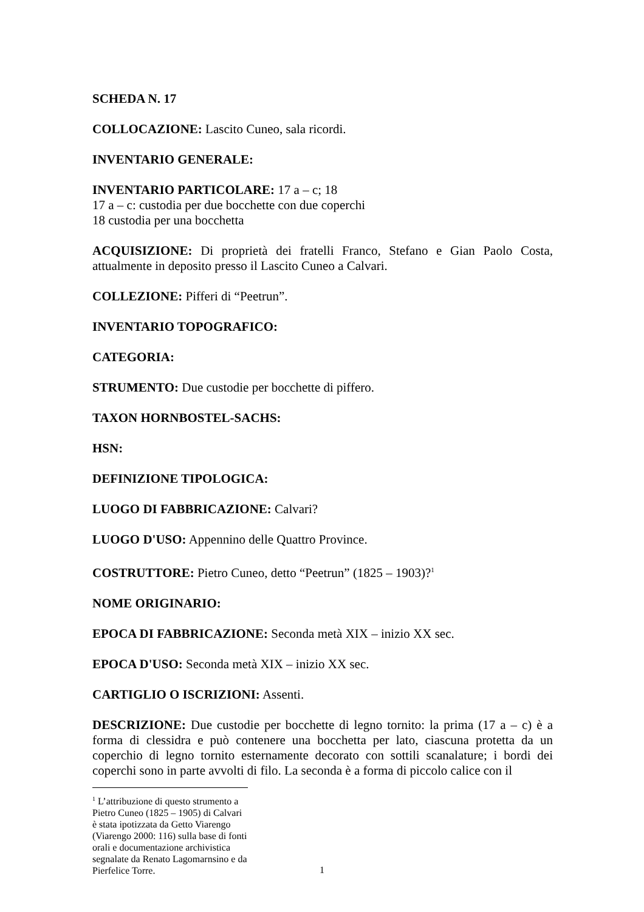SCHEDA N. 17
COLLOCAZIONE: Lascito Cuneo, sala ricordi.
INVENTARIO GENERALE:
INVENTARIO PARTICOLARE: 17 a – c; 18
17 a – c: custodia per due bocchette con due coperchi
18 custodia per una bocchetta
ACQUISIZIONE: Di proprietà dei fratelli Franco, Stefano e Gian Paolo Costa, attualmente in deposito presso il Lascito Cuneo a Calvari.
COLLEZIONE: Pifferi di “Peetrun”.
INVENTARIO TOPOGRAFICO:
CATEGORIA:
STRUMENTO: Due custodie per bocchette di piffero.
TAXON HORNBOSTEL-SACHS:
HSN:
DEFINIZIONE TIPOLOGICA:
LUOGO DI FABBRICAZIONE: Calvari?
LUOGO D'USO: Appennino delle Quattro Province.
COSTRUTTORE: Pietro Cuneo, detto “Peetrun” (1825 – 1903)?<sup>1</sup>
NOME ORIGINARIO:
EPOCA DI FABBRICAZIONE: Seconda metà XIX – inizio XX sec.
EPOCA D'USO: Seconda metà XIX – inizio XX sec.
CARTIGLIO O ISCRIZIONI: Assenti.
DESCRIZIONE: Due custodie per bocchette di legno tornito: la prima (17 a – c) è a forma di clessidra e può contenere una bocchetta per lato, ciascuna protetta da un coperchio di legno tornito esternamente decorato con sottili scanalature; i bordi dei coperchi sono in parte avvolti di filo. La seconda è a forma di piccolo calice con il
<sup>1</sup> L’attribuzione di questo strumento a Pietro Cuneo (1825 – 1905) di Calvari è stata ipotizzata da Getto Viarengo (Viarengo 2000: 116) sulla base di fonti orali e documentazione archivistica segnalate da Renato Lagomarnsino e da Pierfelice Torre.
1